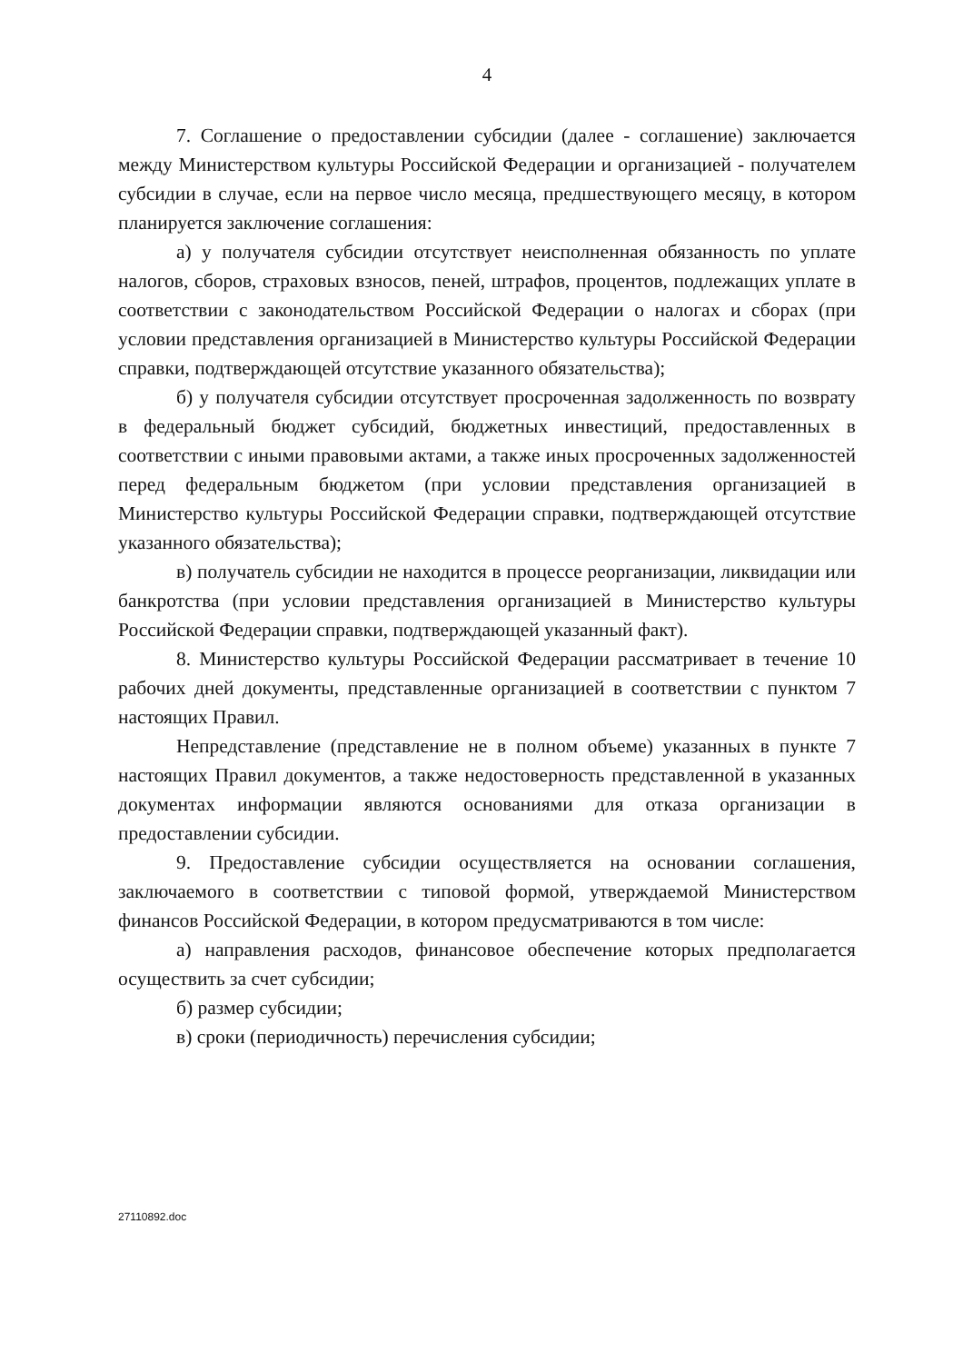4
7. Соглашение о предоставлении субсидии (далее - соглашение) заключается между Министерством культуры Российской Федерации и организацией - получателем субсидии в случае, если на первое число месяца, предшествующего месяцу, в котором планируется заключение соглашения:
а) у получателя субсидии отсутствует неисполненная обязанность по уплате налогов, сборов, страховых взносов, пеней, штрафов, процентов, подлежащих уплате в соответствии с законодательством Российской Федерации о налогах и сборах (при условии представления организацией в Министерство культуры Российской Федерации справки, подтверждающей отсутствие указанного обязательства);
б) у получателя субсидии отсутствует просроченная задолженность по возврату в федеральный бюджет субсидий, бюджетных инвестиций, предоставленных в соответствии с иными правовыми актами, а также иных просроченных задолженностей перед федеральным бюджетом (при условии представления организацией в Министерство культуры Российской Федерации справки, подтверждающей отсутствие указанного обязательства);
в) получатель субсидии не находится в процессе реорганизации, ликвидации или банкротства (при условии представления организацией в Министерство культуры Российской Федерации справки, подтверждающей указанный факт).
8. Министерство культуры Российской Федерации рассматривает в течение 10 рабочих дней документы, представленные организацией в соответствии с пунктом 7 настоящих Правил.
Непредставление (представление не в полном объеме) указанных в пункте 7 настоящих Правил документов, а также недостоверность представленной в указанных документах информации являются основаниями для отказа организации в предоставлении субсидии.
9. Предоставление субсидии осуществляется на основании соглашения, заключаемого в соответствии с типовой формой, утверждаемой Министерством финансов Российской Федерации, в котором предусматриваются в том числе:
а) направления расходов, финансовое обеспечение которых предполагается осуществить за счет субсидии;
б) размер субсидии;
в) сроки (периодичность) перечисления субсидии;
27110892.doc